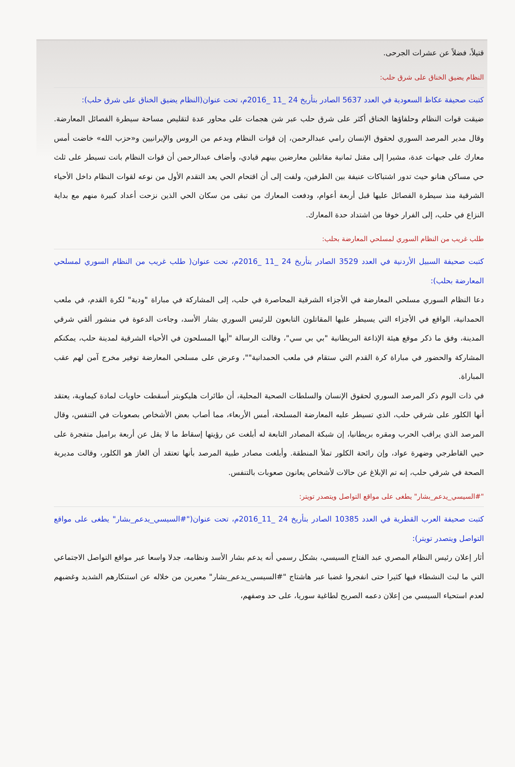قتيلاً، فضلاً عن عشرات الجرحى.
النظام يضيق الخناق على شرق حلب:
كتبت صحيفة عكاظ السعودية في العدد 5637 الصادر بتأريخ 24 _11 _2016م، تحت عنوان(النظام يضيق الخناق على شرق حلب):
ضيقت قوات النظام وحلفاؤها الخناق أكثر على شرق حلب عبر شن هجمات على محاور عدة لتقليص مساحة سيطرة الفصائل المعارضة. وقال مدير المرصد السوري لحقوق الإنسان رامي عبدالرحمن، إن قوات النظام وبدعم من الروس والإيرانيين و«حزب الله» خاضت أمس معارك على جبهات عدة، مشيرا إلى مقتل ثمانية مقاتلين معارضين بينهم قيادي، وأضاف عبدالرحمن أن قوات النظام باتت تسيطر على ثلث حي مساكن هنانو حيث تدور اشتباكات عنيفة بين الطرفين، ولفت إلى أن اقتحام الحي يعد التقدم الأول من نوعه لقوات النظام داخل الأحياء الشرقية منذ سيطرة الفصائل عليها قبل أربعة أعوام، ودفعت المعارك من تبقى من سكان الحي الذين نزحت أعداد كبيرة منهم مع بداية النزاع في حلب، إلى الفرار خوفا من اشتداد حدة المعارك.
طلب غريب من النظام السوري لمسلحي المعارضة بحلب:
كتبت صحيفة السبيل الأردنية في العدد 3529 الصادر بتأريخ 24 _11 _2016م، تحت عنوان( طلب غريب من النظام السوري لمسلحي المعارضة بحلب):
دعا النظام السوري مسلحي المعارضة في الأجزاء الشرقية المحاصرة في حلب، إلى المشاركة في مباراة "ودية" لكرة القدم، في ملعب الحمدانية، الواقع في الأجزاء التي يسيطر عليها المقاتلون التابعون للرئيس السوري بشار الأسد، وجاءت الدعوة في منشور ألقي شرقي المدينة، وفق ما ذكر موقع هيئة الإذاعة البريطانية "بي بي سي"، وقالت الرسالة "أيها المسلحون في الأحياء الشرقية لمدينة حلب، يمكنكم المشاركة والحضور في مباراة كرة القدم التي ستقام في ملعب الحمدانية""، وعرض على مسلحي المعارضة توفير مخرج آمن لهم عقب المباراة.
في ذات اليوم ذكر المرصد السوري لحقوق الإنسان والسلطات الصحية المحلية، أن طائرات هليكوبتر أسقطت حاويات لمادة كيماوية، يعتقد أنها الكلور على شرقي حلب، الذي تسيطر عليه المعارضة المسلحة، أمس الأربعاء، مما أصاب بعض الأشخاص بصعوبات في التنفس، وقال المرصد الذي يراقب الحرب ومقره بريطانيا، إن شبكة المصادر التابعة له أبلغت عن رؤيتها إسقاط ما لا يقل عن أربعة براميل متفجرة على حيي القاطرجي وضهرة عواد، وإن رائحة الكلور تملأ المنطقة. وأبلغت مصادر طبية المرصد بأنها تعتقد أن الغاز هو الكلور، وقالت مديرية الصحة في شرقي حلب، إنه تم الإبلاغ عن حالات لأشخاص يعانون صعوبات بالتنفس.
"#السيسي_يدعم_بشار" يطغى على مواقع التواصل ويتصدر تويتر:
كتبت صحيفة العرب القطرية في العدد 10385 الصادر بتأريخ 24 _11_2016م، تحت عنوان("#السيسي_يدعم_بشار" يطغى على مواقع التواصل ويتصدر تويتر):
أثار إعلان رئيس النظام المصري عبد الفتاح السيسي، بشكل رسمي أنه يدعم بشار الأسد ونظامه، جدلا واسعا عبر مواقع التواصل الاجتماعي التي ما لبث النشطاء فيها كثيرا حتى انفجروا غضبا عبر هاشتاج "#السيسي_يدعم_بشار" معبرين من خلاله عن استنكارهم الشديد وغضبهم لعدم استحياء السيسي من إعلان دعمه الصريح لطاغية سوريا، على حد وصفهم،